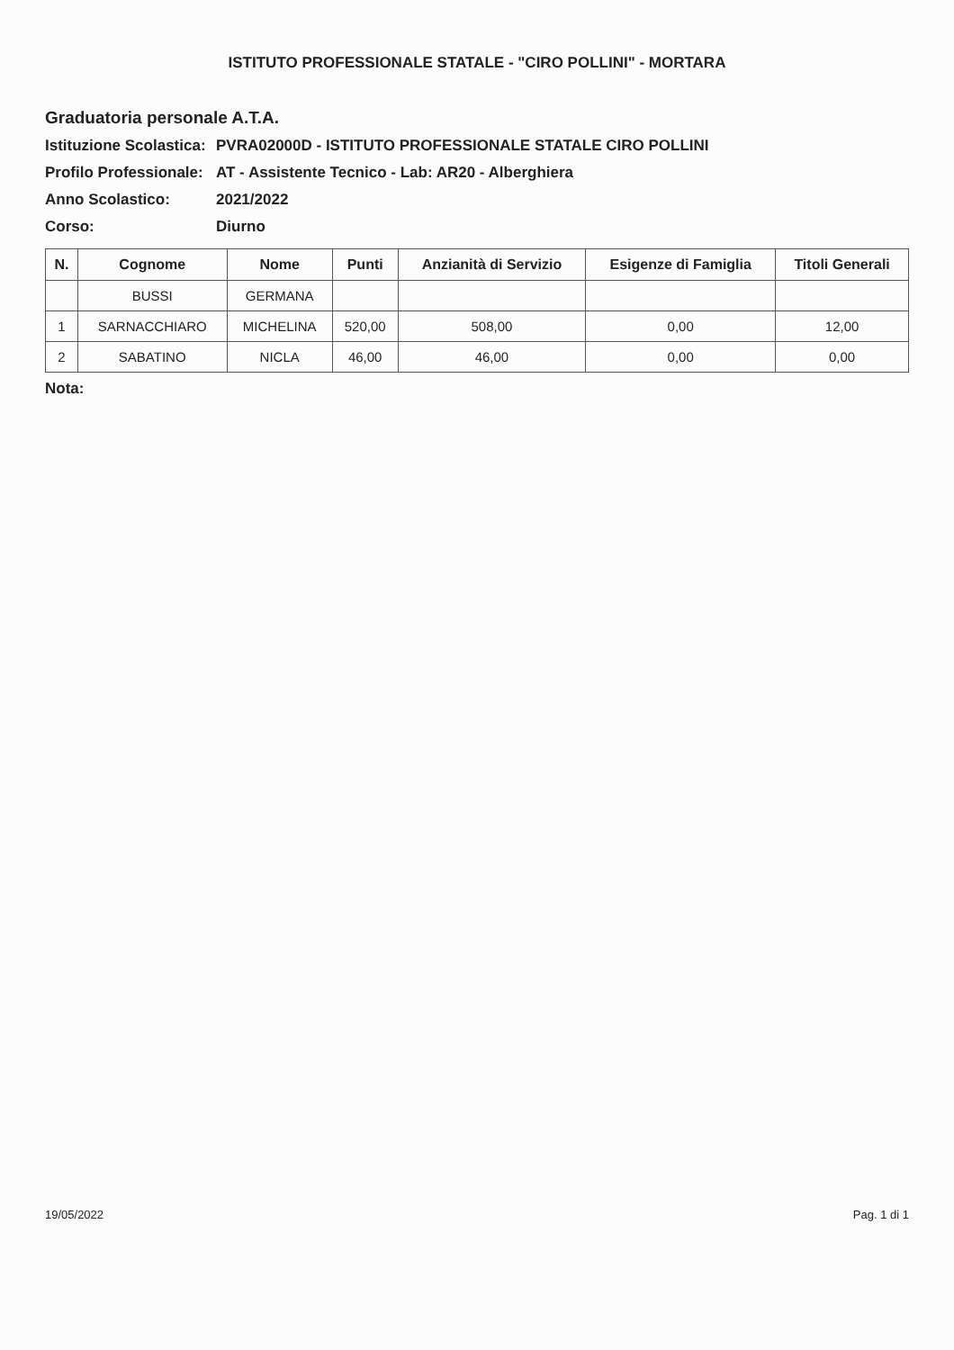ISTITUTO PROFESSIONALE STATALE - "CIRO POLLINI" - MORTARA
Graduatoria personale A.T.A.
Istituzione Scolastica: PVRA02000D - ISTITUTO PROFESSIONALE STATALE CIRO POLLINI
Profilo Professionale: AT - Assistente Tecnico - Lab: AR20 - Alberghiera
Anno Scolastico: 2021/2022
Corso: Diurno
| N. | Cognome | Nome | Punti | Anzianità di Servizio | Esigenze di Famiglia | Titoli Generali |
| --- | --- | --- | --- | --- | --- | --- |
| | BUSSI | GERMANA | | | | |
| 1 | SARNACCHIARO | MICHELINA | 520,00 | 508,00 | 0,00 | 12,00 |
| 2 | SABATINO | NICLA | 46,00 | 46,00 | 0,00 | 0,00 |
Nota:
19/05/2022 Pag. 1 di 1